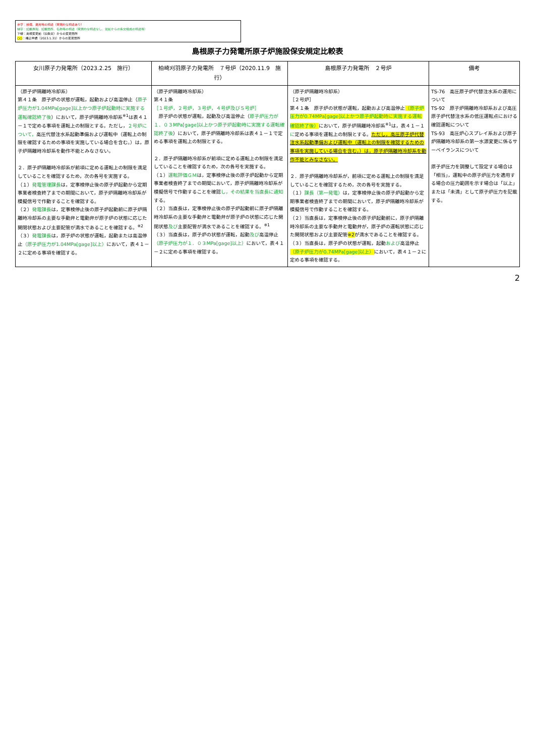赤字：設備、運用等の相違（実質的な相違あり）
緑字：記載表現、記載箇所、名称等の相違（実質的な相違なし、従前からの条文構成の相違等）
下線：島根変更前（旧条文）からの変更箇所
○○：補正申請（2023.1.31）からの変更箇所
島根原子力発電所原子炉施設保安規定比較表
| 女川原子力発電所（2023.2.25 施行） | 柏崎刈羽原子力発電所 ７号炉（2020.11.9 施行） | 島根原子力発電所 ２号炉 | 備考 |
| --- | --- | --- | --- |
| （原子炉隔離時冷却系） 第４１条 原子炉の状態が運転，起動および高温停止（ 原子炉圧力が1.04MPa[gage]以上かつ原子炉起動時に実施する運転確認終了後 ）において，原子炉隔離時冷却系<sup>※1</sup>は表４１－１で定める事項を運転上の制限とする。ただし， ２号炉について， 高圧代替注水系起動準備および運転中（運転上の制限を確認するための事項を実施している場合を含む。）は，原子炉隔離時冷却系を動作不能とみなさない。 ２．原子炉隔離時冷却系が前項に定める運転上の制限を満足していることを確認するため，次の各号を実施する。 （１） 発電管理課長 は，定事検停止後の原子炉起動から定期事業者検査終了までの期間において，原子炉隔離時冷却系が模擬信号で作動することを確認する。 （２） 発電課長 は，定事検停止後の原子炉起動前に原子炉隔離時冷却系の主要な手動弁と電動弁が原子炉の状態に応じた開閉状態および主要配管が満水であることを確認する。<sup>※2</sup> （３） 発電課長 は，原子炉の状態が運転，起動または高温停止 （原子炉圧力が1.04MPa[gage]以上） において，表４１－２に定める事項を確認する。 | （原子炉隔離時冷却系） 第４１条 ［１号炉，２号炉，３号炉，４号炉及び５号炉］ 原子炉の状態が運転，起動及び高温停止（ 原子炉圧力が１．０３MPa[gage]以上かつ原子炉起動時に実施する運転確認終了後 ）において，原子炉隔離時冷却系は表４１－１で定める事項を運転上の制限とする。 ２．原子炉隔離時冷却系が前項に定める運転上の制限を満足していることを確認するため，次の各号を実施する。 （１） 運転評価ＧＭ は，定事検停止後の原子炉起動から定期事業者検査終了までの期間において，原子炉隔離時冷却系が模擬信号で作動することを確認 し，その結果を当直長に通知 する。 （２）当直長は，定事検停止後の原子炉起動前に原子炉隔離時冷却系の主要な手動弁と電動弁が原子炉の状態に応じた開閉状態 及び 主要配管が満水であることを確認する。<sup>※1</sup> （３）当直長は，原子炉の状態が運転，起動 及び 高温停止 （原子炉圧力が１．０３MPa[gage]以上） において，表４１－２に定める事項を確認する。 | （原子炉隔離時冷却系） ［２号炉］ 第４１条 原子炉の状態が運転，起動および高温停止 （原子炉圧力が0.74MPa[gage]以上かつ原子炉起動時に実施する運転確認終了後） において，原子炉隔離時冷却系<sup>※1</sup>は，表４１－１ に 定める事項を運転上の制限とする。 ただし，高圧原子炉代替注水系起動準備および運転中（運転上の制限を確認するための事項を実施している場合を含む。）は，原子炉隔離時冷却系を動作不能とみなさない。 ２．原子炉隔離時冷却系が，前項に定める運転上の制限を満足していることを確認するため，次の各号を実施する。 （１） 課長（第一発電） は，定事検停止後の原子炉起動から定期事業者検査終了までの期間において，原子炉隔離時冷却系が模擬信号で作動することを確認する。 （２）当直長は，定事検停止後の原子炉起動前に，原子炉隔離時冷却系の主要な手動弁と電動弁が，原子炉の運転状態に応じた開閉状態および主要配管 ※2 が満水であることを確認する。 （３）当直長は，原子炉の状態が運転，起動 および 高温停止 （原子炉圧力が0.74MPa[gage]以上） において，表４１－２に定める事項を確認する。 | TS-76 高圧原子炉代替注水系の運用について TS-92 原子炉隔離時冷却系および高圧原子炉代替注水系の低圧運転点における確認運転について TS-93 高圧炉心スプレイ系および原子炉隔離時冷却系の第一水源変更に係るサーベイランスについて 原子炉圧力を調整して設定する場合は「相当」，運転中の原子炉圧力を適用する場合の圧力範囲を示す場合は「以上」または「未満」として原子炉圧力を記載する。 |
2